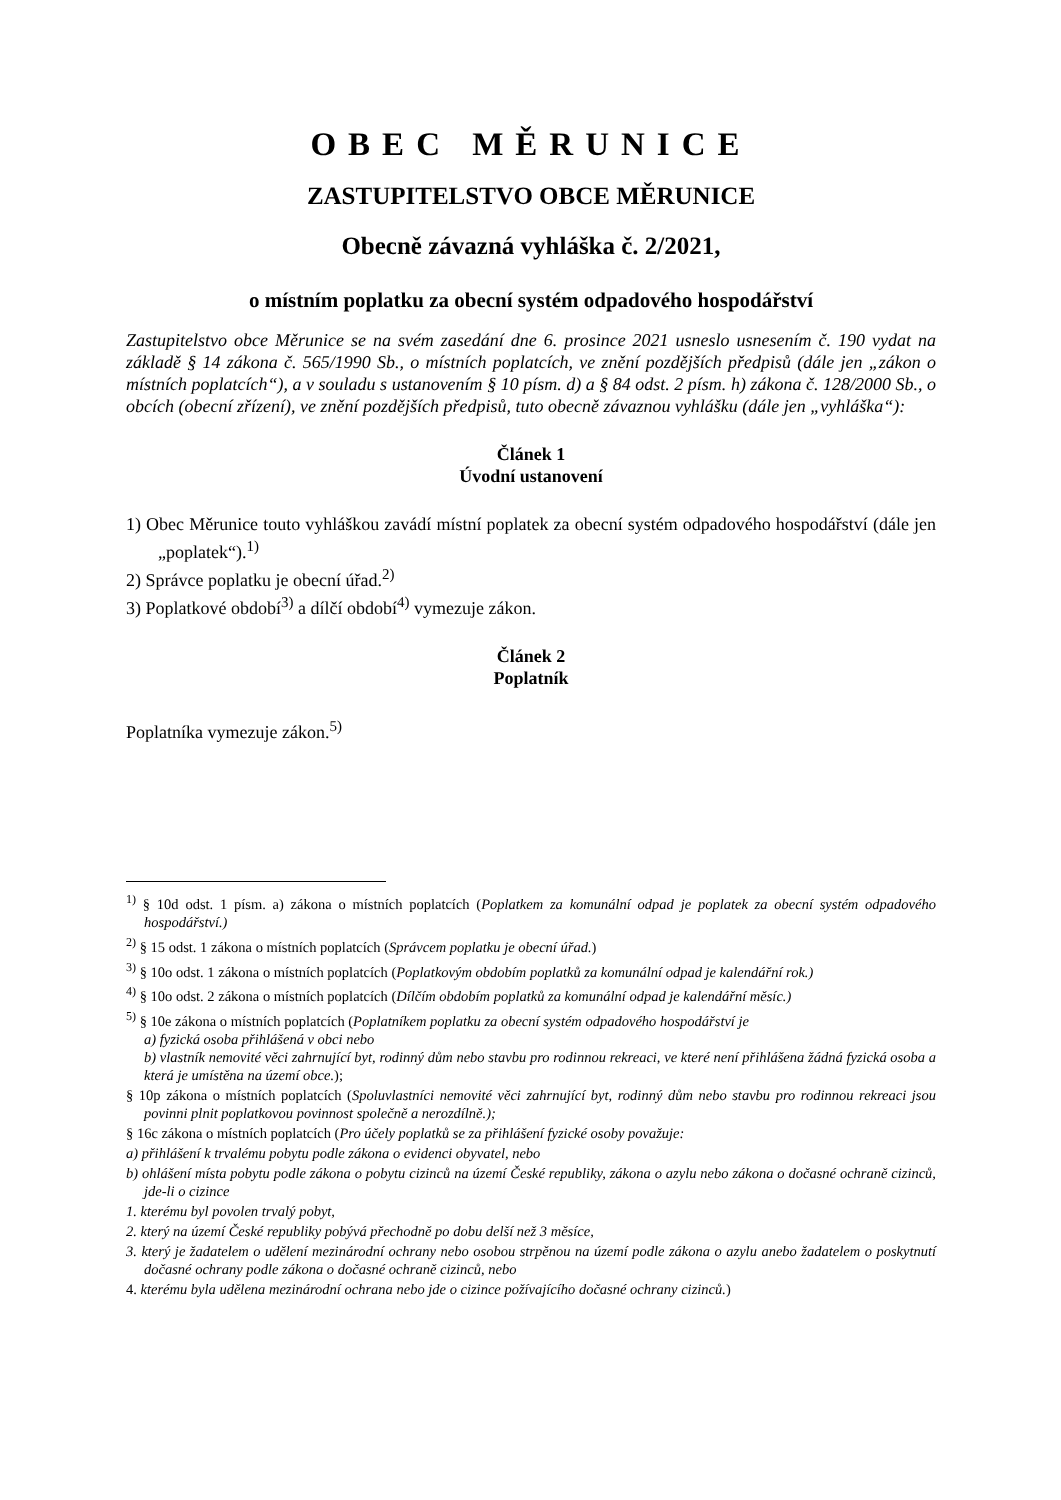OBEC MĚRUNICE
ZASTUPITELSTVO OBCE MĚRUNICE
Obecně závazná vyhláška č. 2/2021,
o místním poplatku za obecní systém odpadového hospodářství
Zastupitelstvo obce Měrunice se na svém zasedání dne 6. prosince 2021 usneslo usnesením č. 190 vydat na základě § 14 zákona č. 565/1990 Sb., o místních poplatcích, ve znění pozdějších předpisů (dále jen „zákon o místních poplatcích“), a v souladu s ustanovením § 10 písm. d) a § 84 odst. 2 písm. h) zákona č. 128/2000 Sb., o obcích (obecní zřízení), ve znění pozdějších předpisů, tuto obecně závaznou vyhlášku (dále jen „vyhláška“):
Článek 1
Úvodní ustanovení
1) Obec Měrunice touto vyhláškou zavádí místní poplatek za obecní systém odpadového hospodářství (dále jen „poplatek“).<sup>1)</sup>
2) Správce poplatku je obecní úřad.<sup>2)</sup>
3) Poplatkové období<sup>3)</sup> a dílčí období<sup>4)</sup> vymezuje zákon.
Článek 2
Poplatník
Poplatníka vymezuje zákon.<sup>5)</sup>
<sup>1)</sup> § 10d odst. 1 písm. a) zákona o místních poplatcích (Poplatkem za komunální odpad je poplatek za obecní systém odpadového hospodářství.)
<sup>2)</sup> § 15 odst. 1 zákona o místních poplatcích (Správcem poplatku je obecní úřad.)
<sup>3)</sup> § 10o odst. 1 zákona o místních poplatcích (Poplatkovým obdobím poplatků za komunální odpad je kalendářní rok.)
<sup>4)</sup> § 10o odst. 2 zákona o místních poplatcích (Dílčím obdobím poplatků za komunální odpad je kalendářní měsíc.)
<sup>5)</sup> § 10e zákona o místních poplatcích (Poplatníkem poplatku za obecní systém odpadového hospodářství je
a) fyzická osoba přihlášená v obci nebo
b) vlastník nemovité věci zahrnující byt, rodinný dům nebo stavbu pro rodinnou rekreaci, ve které není přihlášena žádná fyzická osoba a která je umístěna na území obce.);
§ 10p zákona o místních poplatcích (Spoluvlastníci nemovité věci zahrnující byt, rodinný dům nebo stavbu pro rodinnou rekreaci jsou povinni plnit poplatkovou povinnost společně a nerozdílně.);
§ 16c zákona o místních poplatcích (Pro účely poplatků se za přihlášení fyzické osoby považuje:
a) přihlášení k trvalému pobytu podle zákona o evidenci obyvatel, nebo
b) ohlášení místa pobytu podle zákona o pobytu cizinců na území České republiky, zákona o azylu nebo zákona o dočasné ochraně cizinců, jde-li o cizince
1. kterému byl povolen trvalý pobyt,
2. který na území České republiky pobývá přechodně po dobu delší než 3 měsíce,
3. který je žadatelem o udělení mezinárodní ochrany nebo osobou strpěnou na území podle zákona o azylu anebo žadatelem o poskytnutí dočasné ochrany podle zákona o dočasné ochraně cizinců, nebo
4. kterému byla udělena mezinárodní ochrana nebo jde o cizince požívajícího dočasné ochrany cizinců.)